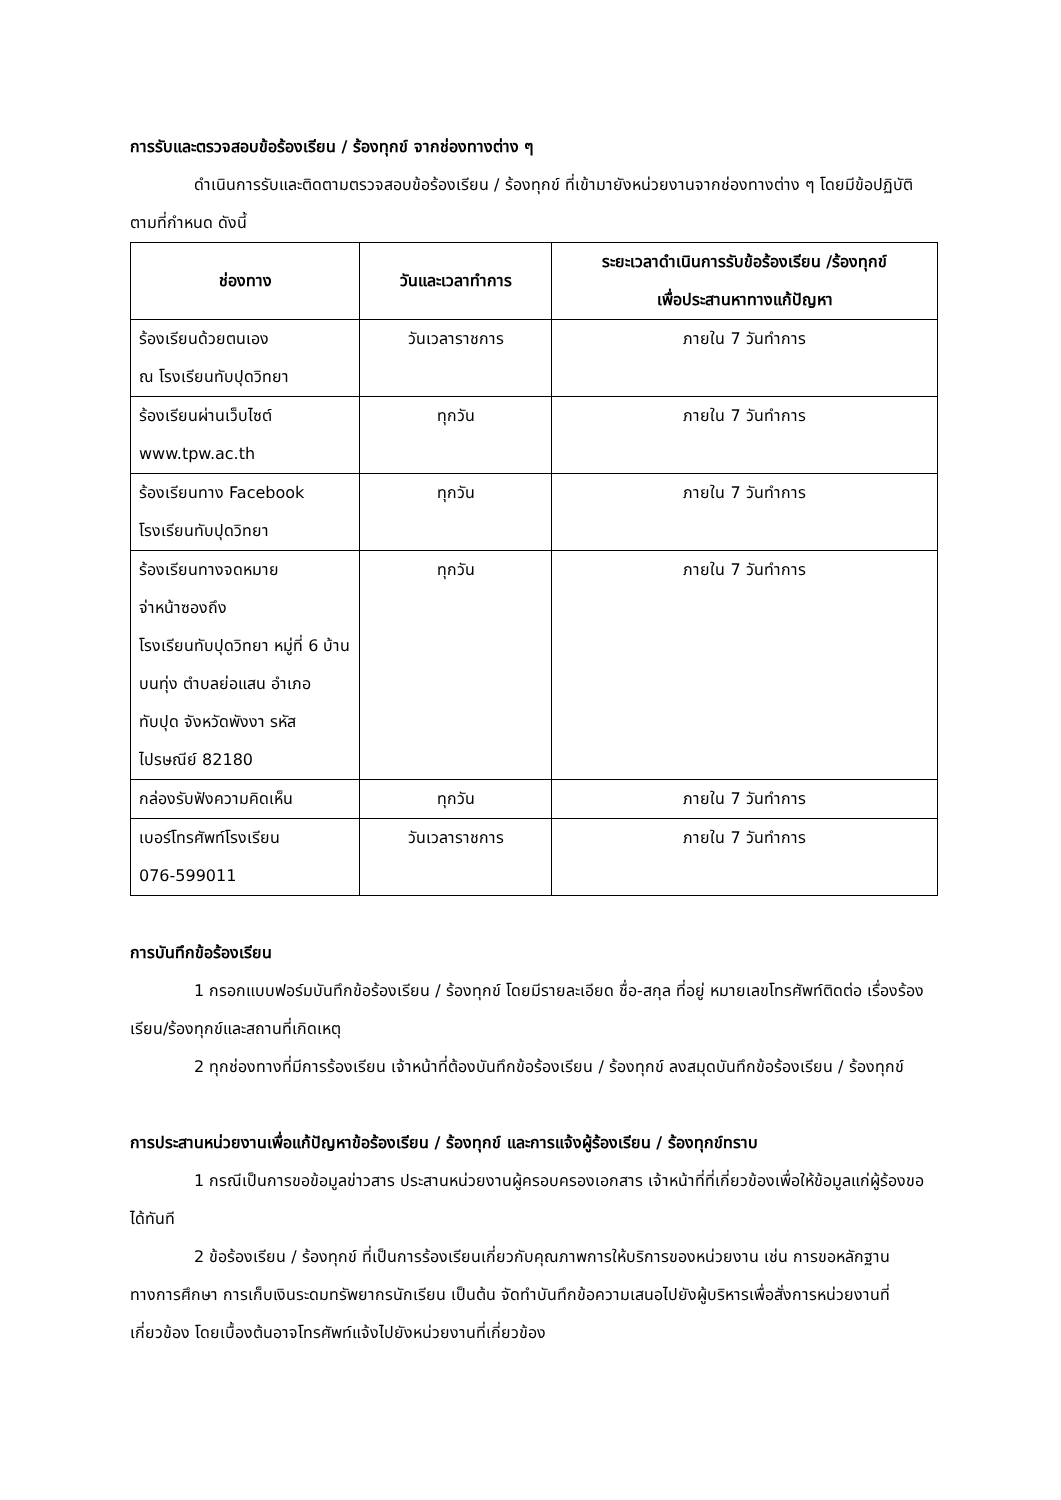การรับและตรวจสอบข้อร้องเรียน / ร้องทุกข์ จากช่องทางต่าง ๆ
ดำเนินการรับและติดตามตรวจสอบข้อร้องเรียน / ร้องทุกข์ ที่เข้ามายังหน่วยงานจากช่องทางต่าง ๆ โดยมีข้อปฏิบัติตามที่กำหนด ดังนี้
| ช่องทาง | วันและเวลาทำการ | ระยะเวลาดำเนินการรับข้อร้องเรียน /ร้องทุกข์ เพื่อประสานหาทางแก้ปัญหา |
| --- | --- | --- |
| ร้องเรียนด้วยตนเอง ณ โรงเรียนทับปุดวิทยา | วันเวลาราชการ | ภายใน 7 วันทำการ |
| ร้องเรียนผ่านเว็บไซต์ www.tpw.ac.th | ทุกวัน | ภายใน 7 วันทำการ |
| ร้องเรียนทาง Facebook โรงเรียนทับปุดวิทยา | ทุกวัน | ภายใน 7 วันทำการ |
| ร้องเรียนทางจดหมาย จ่าหน้าซองถึง โรงเรียนทับปุดวิทยา หมู่ที่ 6 บ้านบนทุ่ง ตำบลย่อแสน อำเภอทับปุด จังหวัดพังงา รหัสไปรษณีย์ 82180 | ทุกวัน | ภายใน 7 วันทำการ |
| กล่องรับฟังความคิดเห็น | ทุกวัน | ภายใน 7 วันทำการ |
| เบอร์โทรศัพท์โรงเรียน 076-599011 | วันเวลาราชการ | ภายใน 7 วันทำการ |
การบันทึกข้อร้องเรียน
1 กรอกแบบฟอร์มบันทึกข้อร้องเรียน / ร้องทุกข์ โดยมีรายละเอียด ชื่อ-สกุล ที่อยู่ หมายเลขโทรศัพท์ติดต่อ เรื่องร้องเรียน/ร้องทุกข์และสถานที่เกิดเหตุ
2 ทุกช่องทางที่มีการร้องเรียน เจ้าหน้าที่ต้องบันทึกข้อร้องเรียน / ร้องทุกข์ ลงสมุดบันทึกข้อร้องเรียน / ร้องทุกข์
การประสานหน่วยงานเพื่อแก้ปัญหาข้อร้องเรียน / ร้องทุกข์ และการแจ้งผู้ร้องเรียน / ร้องทุกข์ทราบ
1 กรณีเป็นการขอข้อมูลข่าวสาร ประสานหน่วยงานผู้ครอบครองเอกสาร เจ้าหน้าที่ที่เกี่ยวข้องเพื่อให้ข้อมูลแก่ผู้ร้องขอได้ทันที
2 ข้อร้องเรียน / ร้องทุกข์ ที่เป็นการร้องเรียนเกี่ยวกับคุณภาพการให้บริการของหน่วยงาน เช่น การขอหลักฐานทางการศึกษา การเก็บเงินระดมทรัพยากรนักเรียน เป็นต้น จัดทำบันทึกข้อความเสนอไปยังผู้บริหารเพื่อสั่งการหน่วยงานที่เกี่ยวข้อง โดยเบื้องต้นอาจโทรศัพท์แจ้งไปยังหน่วยงานที่เกี่ยวข้อง